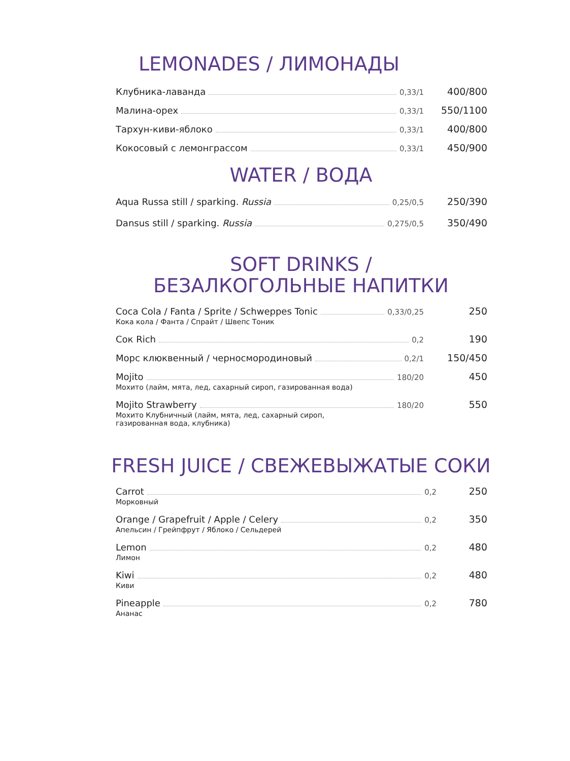LEMONADES / ЛИМОНАДЫ
Клубника-лаванда 0,33/1 400/800
Малина-орех 0,33/1 550/1100
Тархун-киви-яблоко 0,33/1 400/800
Кокосовый с лемонграссом 0,33/1 450/900
WATER / ВОДА
Aqua Russa still / sparking. Russia 0,25/0,5 250/390
Dansus still / sparking. Russia 0,275/0,5 350/490
SOFT DRINKS /
БЕЗАЛКОГОЛЬНЫЕ НАПИТКИ
Coca Cola / Fanta / Sprite / Schweppes Tonic 0,33/0,25 250
Кока кола / Фанта / Спрайт / Швепс Тоник
Сок Rich 0,2 190
Морс клюквенный / черносмородиновый 0,2/1 150/450
Mojito 180/20 450
Мохито (лайм, мята, лед, сахарный сироп, газированная вода)
Mojito Strawberry 180/20 550
Мохито Клубничный (лайм, мята, лед, сахарный сироп,
газированная вода, клубника)
FRESH JUICE / СВЕЖЕВЫЖАТЫЕ СОКИ
Carrot 0,2 250
Морковный
Orange / Grapefruit / Apple / Celery 0,2 350
Апельсин / Грейпфрут / Яблоко / Сельдерей
Lemon 0,2 480
Лимон
Kiwi 0,2 480
Киви
Pineapple 0,2 780
Ананас